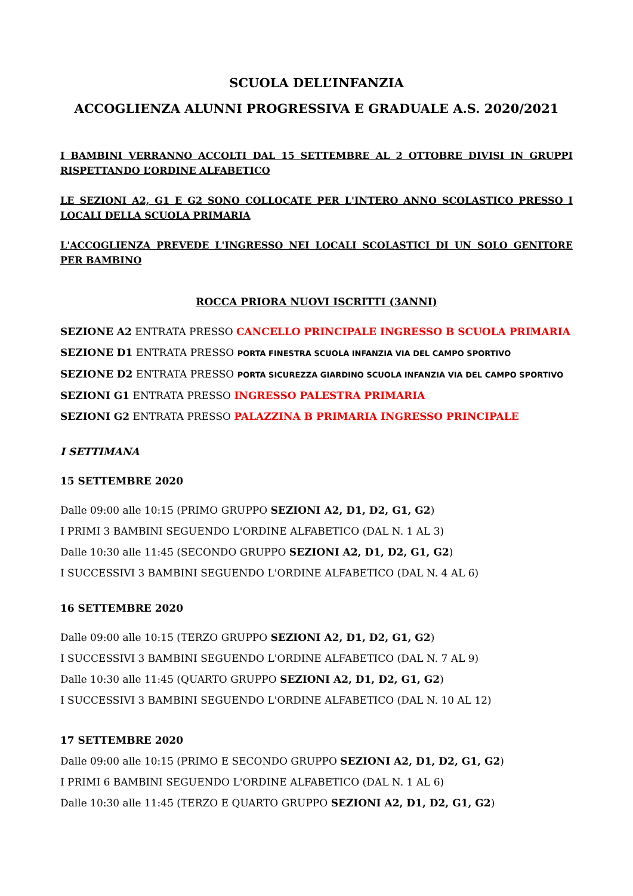SCUOLA DELL’INFANZIA
ACCOGLIENZA ALUNNI PROGRESSIVA E GRADUALE A.S. 2020/2021
I BAMBINI VERRANNO ACCOLTI DAL 15 SETTEMBRE AL 2 OTTOBRE DIVISI IN GRUPPI RISPETTANDO L’ORDINE ALFABETICO
LE SEZIONI A2, G1 E G2 SONO COLLOCATE PER L'INTERO ANNO SCOLASTICO PRESSO I LOCALI DELLA SCUOLA PRIMARIA
L'ACCOGLIENZA PREVEDE L'INGRESSO NEI LOCALI SCOLASTICI DI UN SOLO GENITORE PER BAMBINO
ROCCA PRIORA NUOVI ISCRITTI (3ANNI)
SEZIONE A2 ENTRATA PRESSO CANCELLO PRINCIPALE INGRESSO B SCUOLA PRIMARIA
SEZIONE D1 ENTRATA PRESSO PORTA FINESTRA SCUOLA INFANZIA VIA DEL CAMPO SPORTIVO
SEZIONE D2 ENTRATA PRESSO PORTA SICUREZZA GIARDINO SCUOLA INFANZIA VIA DEL CAMPO SPORTIVO
SEZIONI G1 ENTRATA PRESSO INGRESSO PALESTRA PRIMARIA
SEZIONI G2 ENTRATA PRESSO PALAZZINA B PRIMARIA INGRESSO PRINCIPALE
I SETTIMANA
15 SETTEMBRE 2020
Dalle 09:00 alle 10:15 (PRIMO GRUPPO SEZIONI A2, D1, D2, G1, G2)
I PRIMI 3 BAMBINI SEGUENDO L'ORDINE ALFABETICO (DAL N. 1 AL 3)
Dalle 10:30 alle 11:45 (SECONDO GRUPPO SEZIONI A2, D1, D2, G1, G2)
I SUCCESSIVI 3 BAMBINI SEGUENDO L'ORDINE ALFABETICO (DAL N. 4 AL 6)
16 SETTEMBRE 2020
Dalle 09:00 alle 10:15 (TERZO GRUPPO SEZIONI A2, D1, D2, G1, G2)
I SUCCESSIVI 3 BAMBINI SEGUENDO L'ORDINE ALFABETICO (DAL N. 7 AL 9)
Dalle 10:30 alle 11:45 (QUARTO GRUPPO SEZIONI A2, D1, D2, G1, G2)
I SUCCESSIVI 3 BAMBINI SEGUENDO L'ORDINE ALFABETICO (DAL N. 10 AL 12)
17 SETTEMBRE 2020
Dalle 09:00 alle 10:15 (PRIMO E SECONDO GRUPPO SEZIONI A2, D1, D2, G1, G2)
I PRIMI 6 BAMBINI SEGUENDO L'ORDINE ALFABETICO (DAL N. 1 AL 6)
Dalle 10:30 alle 11:45 (TERZO E QUARTO GRUPPO SEZIONI A2, D1, D2, G1, G2)